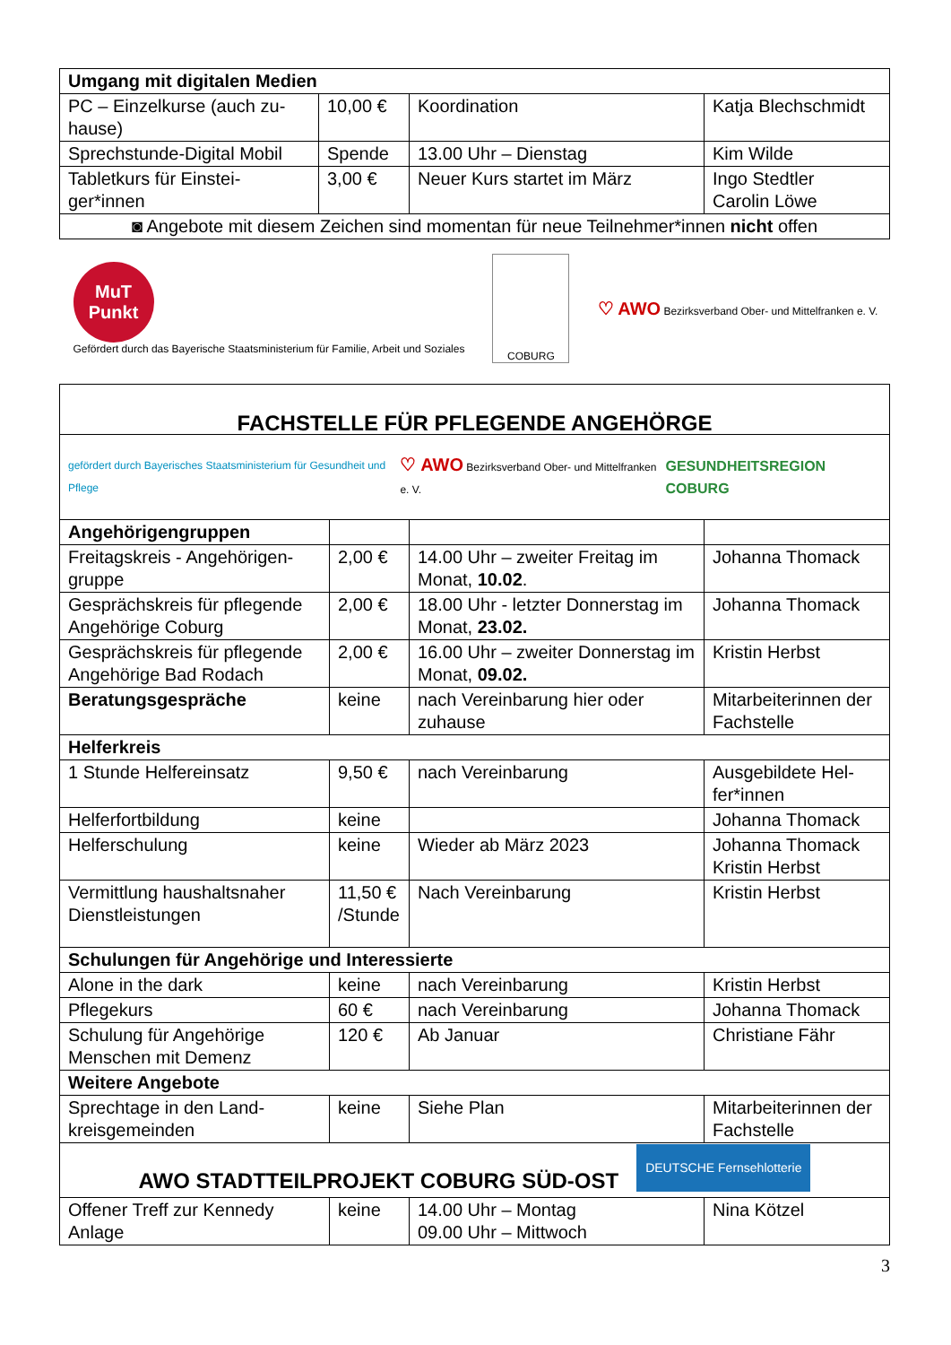| Umgang mit digitalen Medien | | | |
| --- | --- | --- | --- |
| PC – Einzelkurse (auch zu-hause) | 10,00 € | Koordination | Katja Blechschmidt |
| Sprechstunde-Digital Mobil | Spende | 13.00 Uhr – Dienstag | Kim Wilde |
| Tabletkurs für Einstei-ger*innen | 3,00 € | Neuer Kurs startet im März | Ingo Stedtler Carolin Löwe |
| ◙ Angebote mit diesem Zeichen sind momentan für neue Teilnehmer*innen nicht offen | | | |
MuT
Punkt
Gefördert durch das Bayerische Staatsministerium für Familie, Arbeit und Soziales
COBURG
♡ AWO Bezirksverband Ober- und Mittelfranken e. V.
| FACHSTELLE FÜR PFLEGENDE ANGEHÖRGE | | | |
| gefördert durch Bayerisches Staatsministerium für Gesundheit und Pflege ♡ AWO Bezirksverband Ober- und Mittelfranken e. V. GESUNDHEITSREGION COBURG | | | |
| Angehörigengruppen | | | |
| Freitagskreis - Angehörigen-gruppe | 2,00 € | 14.00 Uhr – zweiter Freitag im Monat, 10.02 . | Johanna Thomack |
| Gesprächskreis für pflegende Angehörige Coburg | 2,00 € | 18.00 Uhr - letzter Donnerstag im Monat, 23.02. | Johanna Thomack |
| Gesprächskreis für pflegende Angehörige Bad Rodach | 2,00 € | 16.00 Uhr – zweiter Donnerstag im Monat, 09.02. | Kristin Herbst |
| Beratungsgespräche | keine | nach Vereinbarung hier oder zuhause | Mitarbeiterinnen der Fachstelle |
| Helferkreis | | | |
| 1 Stunde Helfereinsatz | 9,50 € | nach Vereinbarung | Ausgebildete Hel-fer*innen |
| Helferfortbildung | keine | | Johanna Thomack |
| Helferschulung | keine | Wieder ab März 2023 | Johanna Thomack Kristin Herbst |
| Vermittlung haushaltsnaher Dienstleistungen | 11,50 € /Stunde | Nach Vereinbarung | Kristin Herbst |
| Schulungen für Angehörige und Interessierte | | | |
| Alone in the dark | keine | nach Vereinbarung | Kristin Herbst |
| Pflegekurs | 60 € | nach Vereinbarung | Johanna Thomack |
| Schulung für Angehörige Menschen mit Demenz | 120 € | Ab Januar | Christiane Fähr |
| Weitere Angebote | | | |
| Sprechtage in den Land-kreisgemeinden | keine | Siehe Plan | Mitarbeiterinnen der Fachstelle |
| AWO STADTTEILPROJEKT COBURG SÜD-OST DEUTSCHE Fernsehlotterie | | | |
| Offener Treff zur Kennedy Anlage | keine | 14.00 Uhr – Montag 09.00 Uhr – Mittwoch | Nina Kötzel |
3